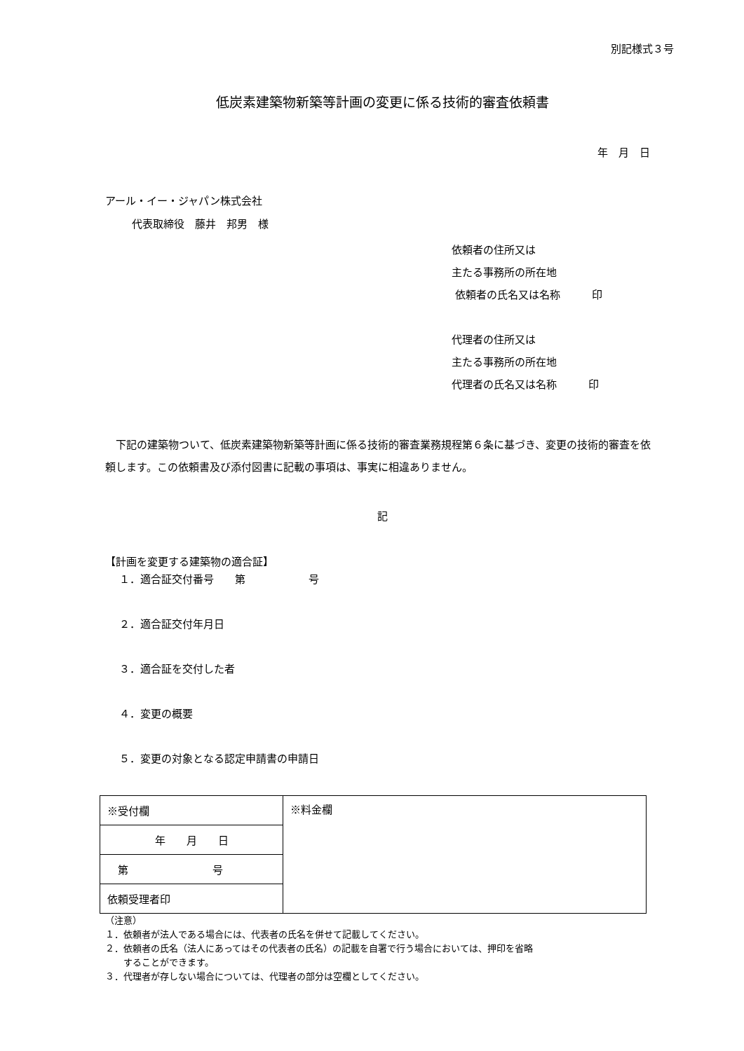別記様式３号
低炭素建築物新築等計画の変更に係る技術的審査依頼書
年　月　日
アール・イー・ジャパン株式会社
代表取締役　藤井　邦男　様
依頼者の住所又は
主たる事務所の所在地
依頼者の氏名又は名称　　　印
代理者の住所又は
主たる事務所の所在地
代理者の氏名又は名称　　　印
　下記の建築物ついて、低炭素建築物新築等計画に係る技術的審査業務規程第６条に基づき、変更の技術的審査を依頼します。この依頼書及び添付図書に記載の事項は、事実に相違ありません。
記
【計画を変更する建築物の適合証】
１．適合証交付番号　　第　　　　　　号
２．適合証交付年月日
３．適合証を交付した者
４．変更の概要
５．変更の対象となる認定申請書の申請日
| ※受付欄 | ※料金欄 |
| 年 月 日 | |
| 第 号 | |
| 依頼受理者印 | |
（注意）
１．依頼者が法人である場合には、代表者の氏名を併せて記載してください。
２．依頼者の氏名（法人にあってはその代表者の氏名）の記載を自署で行う場合においては、押印を省略
　　することができます。
３．代理者が存しない場合については、代理者の部分は空欄としてください。